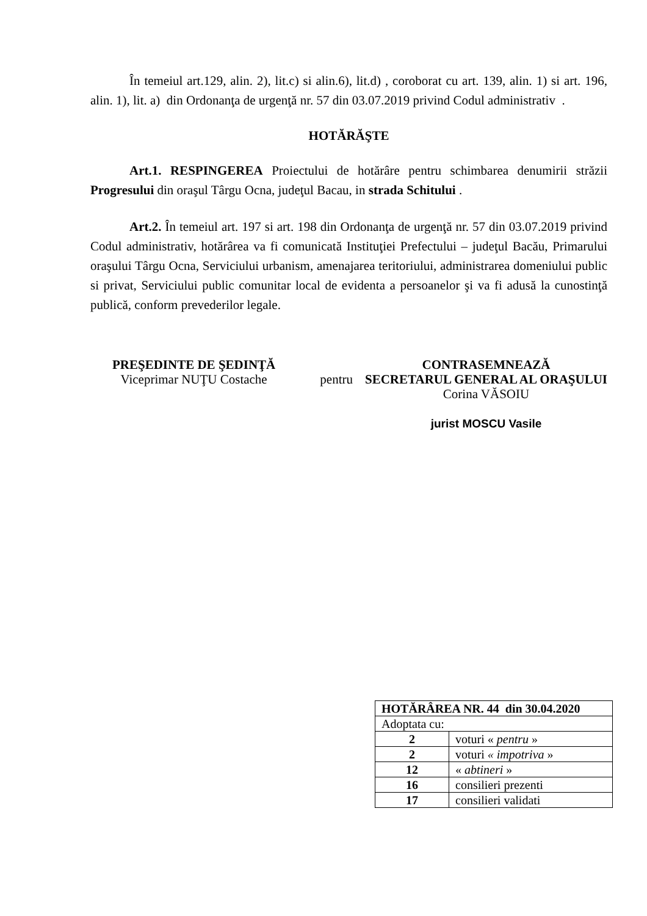În temeiul art.129, alin. 2), lit.c) si alin.6), lit.d) , coroborat cu art. 139, alin. 1) si art. 196, alin. 1), lit. a) din Ordonanţa de urgenţă nr. 57 din 03.07.2019 privind Codul administrativ .
HOTĂRĂŞTE
Art.1. RESPINGEREA Proiectului de hotărâre pentru schimbarea denumirii străzii Progresului din oraşul Târgu Ocna, judeţul Bacau, in strada Schitului .
Art.2. În temeiul art. 197 si art. 198 din Ordonanţa de urgenţă nr. 57 din 03.07.2019 privind Codul administrativ, hotărârea va fi comunicată Instituţiei Prefectului – judeţul Bacău, Primarului oraşului Târgu Ocna, Serviciului urbanism, amenajarea teritoriului, administrarea domeniului public si privat, Serviciului public comunitar local de evidenta a persoanelor şi va fi adusă la cunostinţă publică, conform prevederilor legale.
PREŞEDINTE DE ŞEDINŢĂ
Viceprimar NUŢU Costache
pentru
CONTRASEMNEAZĂ
SECRETARUL GENERAL AL ORAŞULUI
Corina VĂSOIU
jurist MOSCU Vasile
| HOTĂRÂREA NR. 44 din 30.04.2020 | |
| Adoptata cu: | |
| 2 | voturi « pentru » |
| 2 | voturi « impotriva » |
| 12 | « abtineri » |
| 16 | consilieri prezenti |
| 17 | consilieri validati |